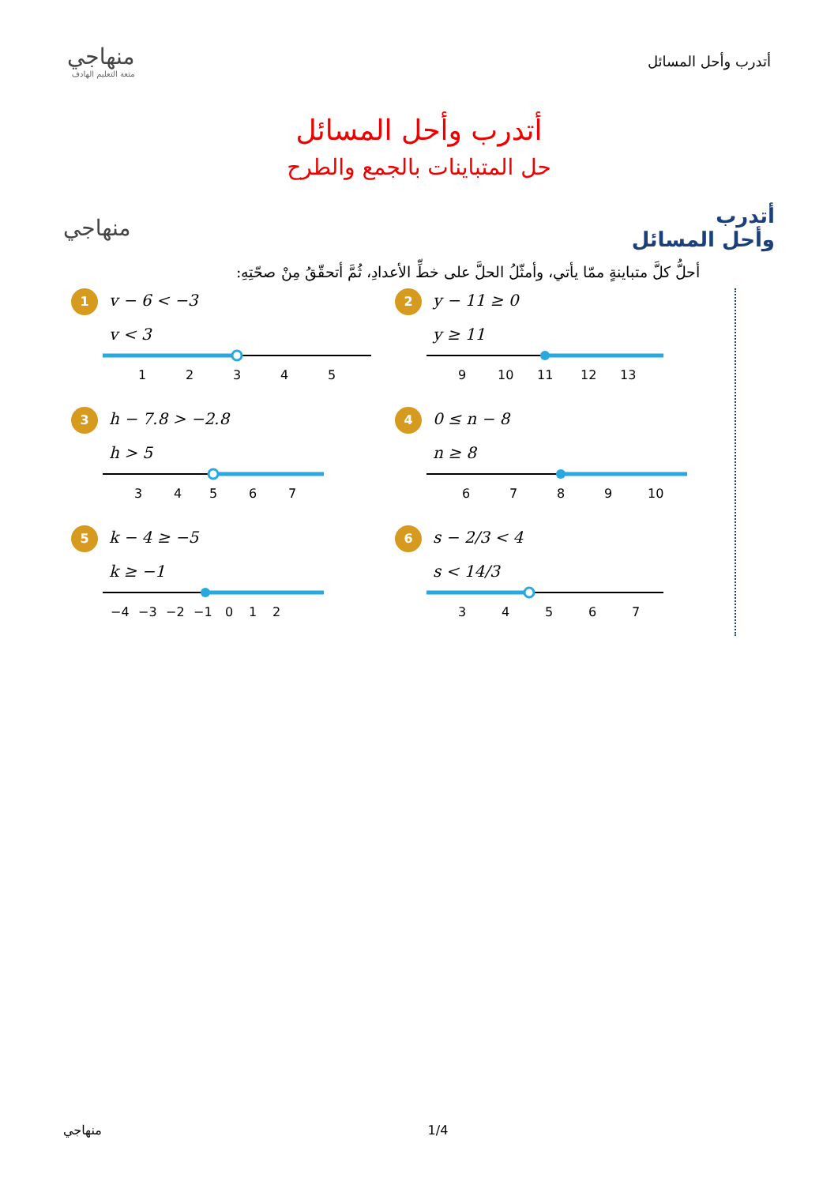أتدرب وأحل المسائل
منهاجي
متعة التعليم الهادف
أتدرب وأحل المسائل
حل المتباينات بالجمع والطرح
أتدرب
وأحل المسائل
منهاجي
أحلُّ كلَّ متباينةٍ ممّا يأتي، وأمثّلُ الحلَّ على خطِّ الأعدادِ، ثُمَّ أتحقّقُ مِنْ صحّتِهِ:
1 v − 6 < −3
v < 3
1
2
3
4
5
2 y − 11 ≥ 0
y ≥ 11
9
10
11
12
13
3 h − 7.8 > −2.8
h > 5
3
4
5
6
7
4 0 ≤ n − 8
n ≥ 8
6
7
8
9
10
5 k − 4 ≥ −5
k ≥ −1
−4
−3
−2
−1
0
1
2
6 s − 2/3 < 4
s < 14/3
3
4
5
6
7
منهاجي 1/4